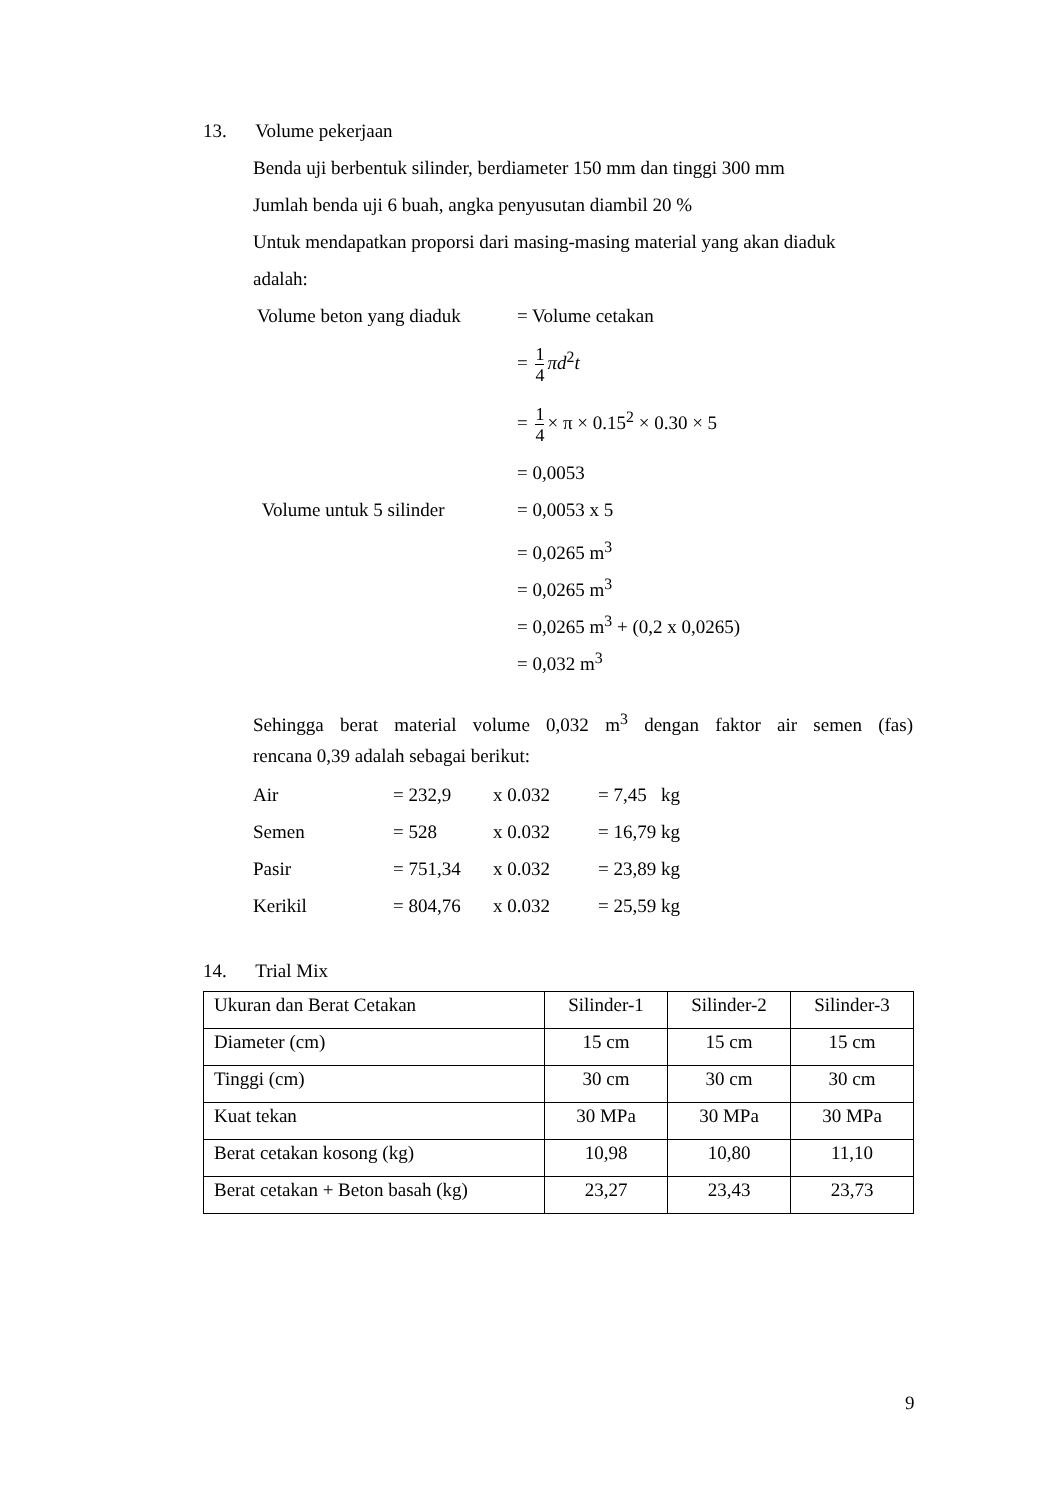13. Volume pekerjaan
Benda uji berbentuk silinder, berdiameter 150 mm dan tinggi 300 mm
Jumlah benda uji 6 buah, angka penyusutan diambil 20 %
Untuk mendapatkan proporsi dari masing-masing material yang akan diaduk
adalah:
Volume beton yang diaduk
= Volume cetakan
= 1 4 πd<sup>2</sup>t
= 1 4 × π × 0.15<sup>2</sup> × 0.30 × 5
= 0,0053
Volume untuk 5 silinder
= 0,0053 x 5
= 0,0265 m<sup>3</sup>
= 0,0265 m<sup>3</sup>
= 0,0265 m<sup>3</sup> + (0,2 x 0,0265)
= 0,032 m<sup>3</sup>
Sehingga berat material volume 0,032 m<sup>3</sup> dengan faktor air semen (fas)
rencana 0,39 adalah sebagai berikut:
| Air | = 232,9 | x 0.032 | = 7,45 kg |
| Semen | = 528 | x 0.032 | = 16,79 kg |
| Pasir | = 751,34 | x 0.032 | = 23,89 kg |
| Kerikil | = 804,76 | x 0.032 | = 25,59 kg |
14. Trial Mix
| Ukuran dan Berat Cetakan | Silinder-1 | Silinder-2 | Silinder-3 |
| Diameter (cm) | 15 cm | 15 cm | 15 cm |
| Tinggi (cm) | 30 cm | 30 cm | 30 cm |
| Kuat tekan | 30 MPa | 30 MPa | 30 MPa |
| Berat cetakan kosong (kg) | 10,98 | 10,80 | 11,10 |
| Berat cetakan + Beton basah (kg) | 23,27 | 23,43 | 23,73 |
9